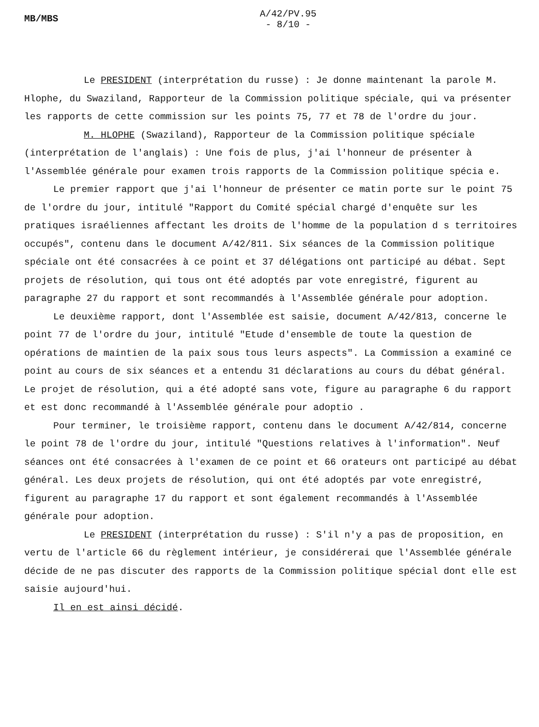MB/MBS
A/42/PV.95
- 8/10 -
Le PRESIDENT (interprétation du russe) : Je donne maintenant la parole M. Hlophe, du Swaziland, Rapporteur de la Commission politique spéciale, qui va présenter les rapports de cette commission sur les points 75, 77 et 78 de l'ordre du jour.
M. HLOPHE (Swaziland), Rapporteur de la Commission politique spéciale (interprétation de l'anglais) : Une fois de plus, j'ai l'honneur de présenter à l'Assemblée générale pour examen trois rapports de la Commission politique spécia e.
Le premier rapport que j'ai l'honneur de présenter ce matin porte sur le point 75 de l'ordre du jour, intitulé "Rapport du Comité spécial chargé d'enquête sur les pratiques israéliennes affectant les droits de l'homme de la population d s territoires occupés", contenu dans le document A/42/811. Six séances de la Commission politique spéciale ont été consacrées à ce point et 37 délégations ont participé au débat. Sept projets de résolution, qui tous ont été adoptés par vote enregistré, figurent au paragraphe 27 du rapport et sont recommandés à l'Assemblée générale pour adoption.
Le deuxième rapport, dont l'Assemblée est saisie, document A/42/813, concerne le point 77 de l'ordre du jour, intitulé "Etude d'ensemble de toute la question de opérations de maintien de la paix sous tous leurs aspects". La Commission a examiné ce point au cours de six séances et a entendu 31 déclarations au cours du débat général. Le projet de résolution, qui a été adopté sans vote, figure au paragraphe 6 du rapport et est donc recommandé à l'Assemblée générale pour adoptio .
Pour terminer, le troisième rapport, contenu dans le document A/42/814, concerne le point 78 de l'ordre du jour, intitulé "Questions relatives à l'information". Neuf séances ont été consacrées à l'examen de ce point et 66 orateurs ont participé au débat général. Les deux projets de résolution, qui ont été adoptés par vote enregistré, figurent au paragraphe 17 du rapport et sont également recommandés à l'Assemblée générale pour adoption.
Le PRESIDENT (interprétation du russe) : S'il n'y a pas de proposition, en vertu de l'article 66 du règlement intérieur, je considérerai que l'Assemblée générale décide de ne pas discuter des rapports de la Commission politique spécial dont elle est saisie aujourd'hui.
Il en est ainsi décidé.